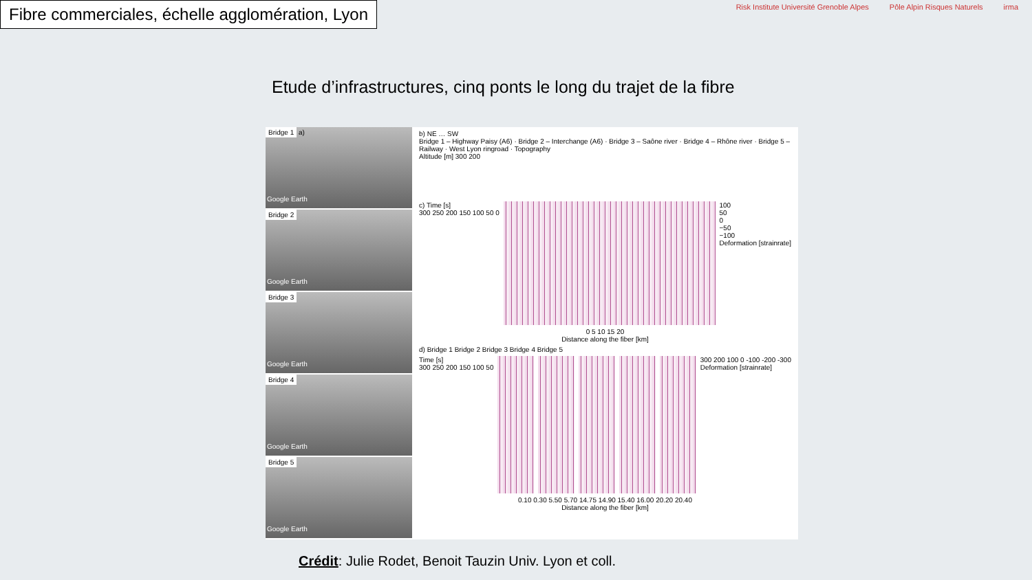Fibre commerciales, échelle agglomération, Lyon
Risk Institute Université Grenoble Alpes Pôle Alpin Risques Naturels irma
Etude d’infrastructures, cinq ponts le long du trajet de la fibre
Bridge 1 a)
Google Earth
Bridge 2
Google Earth
Bridge 3
Google Earth
Bridge 4
Google Earth
Bridge 5
Google Earth
b) NE … SW
Bridge 1 – Highway Paisy (A6) · Bridge 2 – Interchange (A6) · Bridge 3 – Saône river · Bridge 4 – Rhône river · Bridge 5 – Railway · West Lyon ringroad · Topography
Altitude [m] 300 200
c) Time [s]
300 250 200 150 100 50 0
100
50
0
−50
−100
Deformation [strainrate]
0 5 10 15 20
Distance along the fiber [km]
d) Bridge 1 Bridge 2 Bridge 3 Bridge 4 Bridge 5
Time [s]
300 250 200 150 100 50
300 200 100 0 -100 -200 -300
Deformation [strainrate]
0.10 0.30 5.50 5.70 14.75 14.90 15.40 16.00 20.20 20.40
Distance along the fiber [km]
Crédit: Julie Rodet, Benoit Tauzin Univ. Lyon et coll.